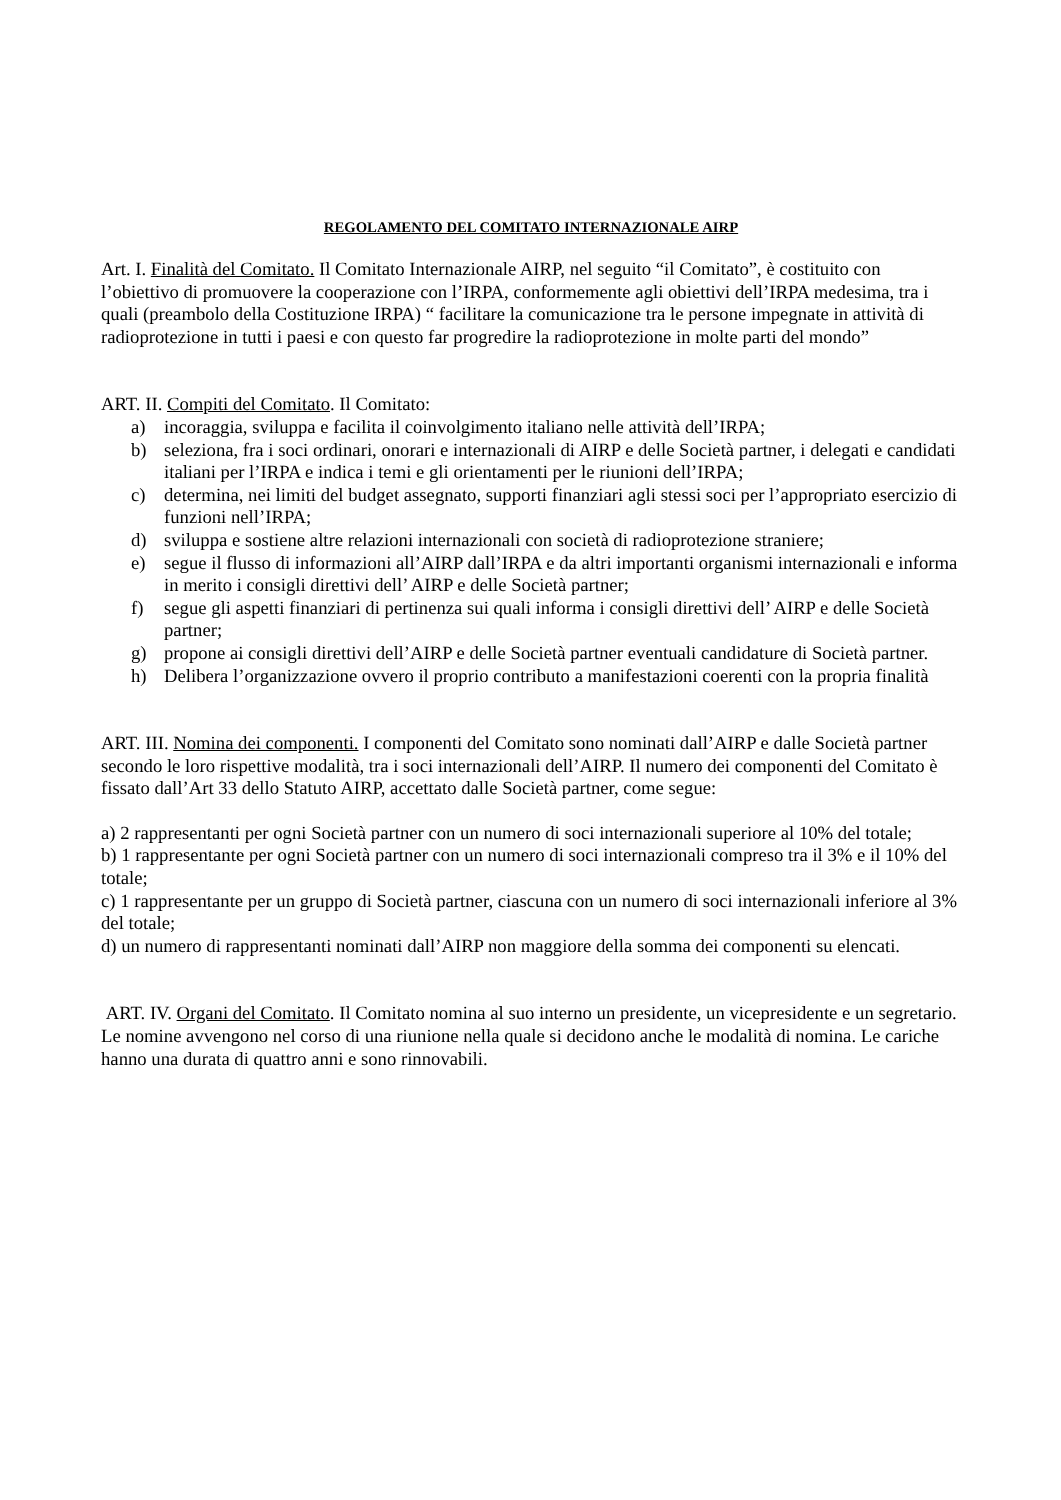REGOLAMENTO DEL COMITATO INTERNAZIONALE AIRP
Art. I. Finalità del Comitato. Il Comitato Internazionale AIRP, nel seguito “il Comitato”, è costituito con l’obiettivo di promuovere la cooperazione con l’IRPA, conformemente agli obiettivi dell’IRPA medesima, tra i quali (preambolo della Costituzione IRPA) “ facilitare la comunicazione tra le persone impegnate in attività di radioprotezione in tutti i paesi e con questo far progredire la radioprotezione in molte parti del mondo”
ART. II. Compiti del Comitato. Il Comitato:
a) incoraggia, sviluppa e facilita il coinvolgimento italiano nelle attività dell’IRPA;
b) seleziona, fra i soci ordinari, onorari e internazionali di AIRP e delle Società partner, i delegati e candidati italiani per l’IRPA e indica i temi e gli orientamenti per le riunioni dell’IRPA;
c) determina, nei limiti del budget assegnato, supporti finanziari agli stessi soci per l’appropriato esercizio di funzioni nell’IRPA;
d) sviluppa e sostiene altre relazioni internazionali con società di radioprotezione straniere;
e) segue il flusso di informazioni all’AIRP dall’IRPA e da altri importanti organismi internazionali e informa in merito i consigli direttivi dell’ AIRP e delle Società partner;
f) segue gli aspetti finanziari di pertinenza sui quali informa i consigli direttivi dell’ AIRP e delle Società partner;
g) propone ai consigli direttivi dell’AIRP e delle Società partner eventuali candidature di Società partner.
h) Delibera l’organizzazione ovvero il proprio contributo a manifestazioni coerenti con la propria finalità
ART. III. Nomina dei componenti. I componenti del Comitato sono nominati dall’AIRP e dalle Società partner secondo le loro rispettive modalità, tra i soci internazionali dell’AIRP. Il numero dei componenti del Comitato è fissato dall’Art 33 dello Statuto AIRP, accettato dalle Società partner, come segue:
a) 2 rappresentanti per ogni Società partner con un numero di soci internazionali superiore al 10% del totale;
b) 1 rappresentante per ogni Società partner con un numero di soci internazionali compreso tra il 3% e il 10% del totale;
c) 1 rappresentante per un gruppo di Società partner, ciascuna con un numero di soci internazionali inferiore al 3% del totale;
d) un numero di rappresentanti nominati dall’AIRP non maggiore della somma dei componenti su elencati.
ART. IV. Organi del Comitato. Il Comitato nomina al suo interno un presidente, un vicepresidente e un segretario. Le nomine avvengono nel corso di una riunione nella quale si decidono anche le modalità di nomina. Le cariche hanno una durata di quattro anni e sono rinnovabili.